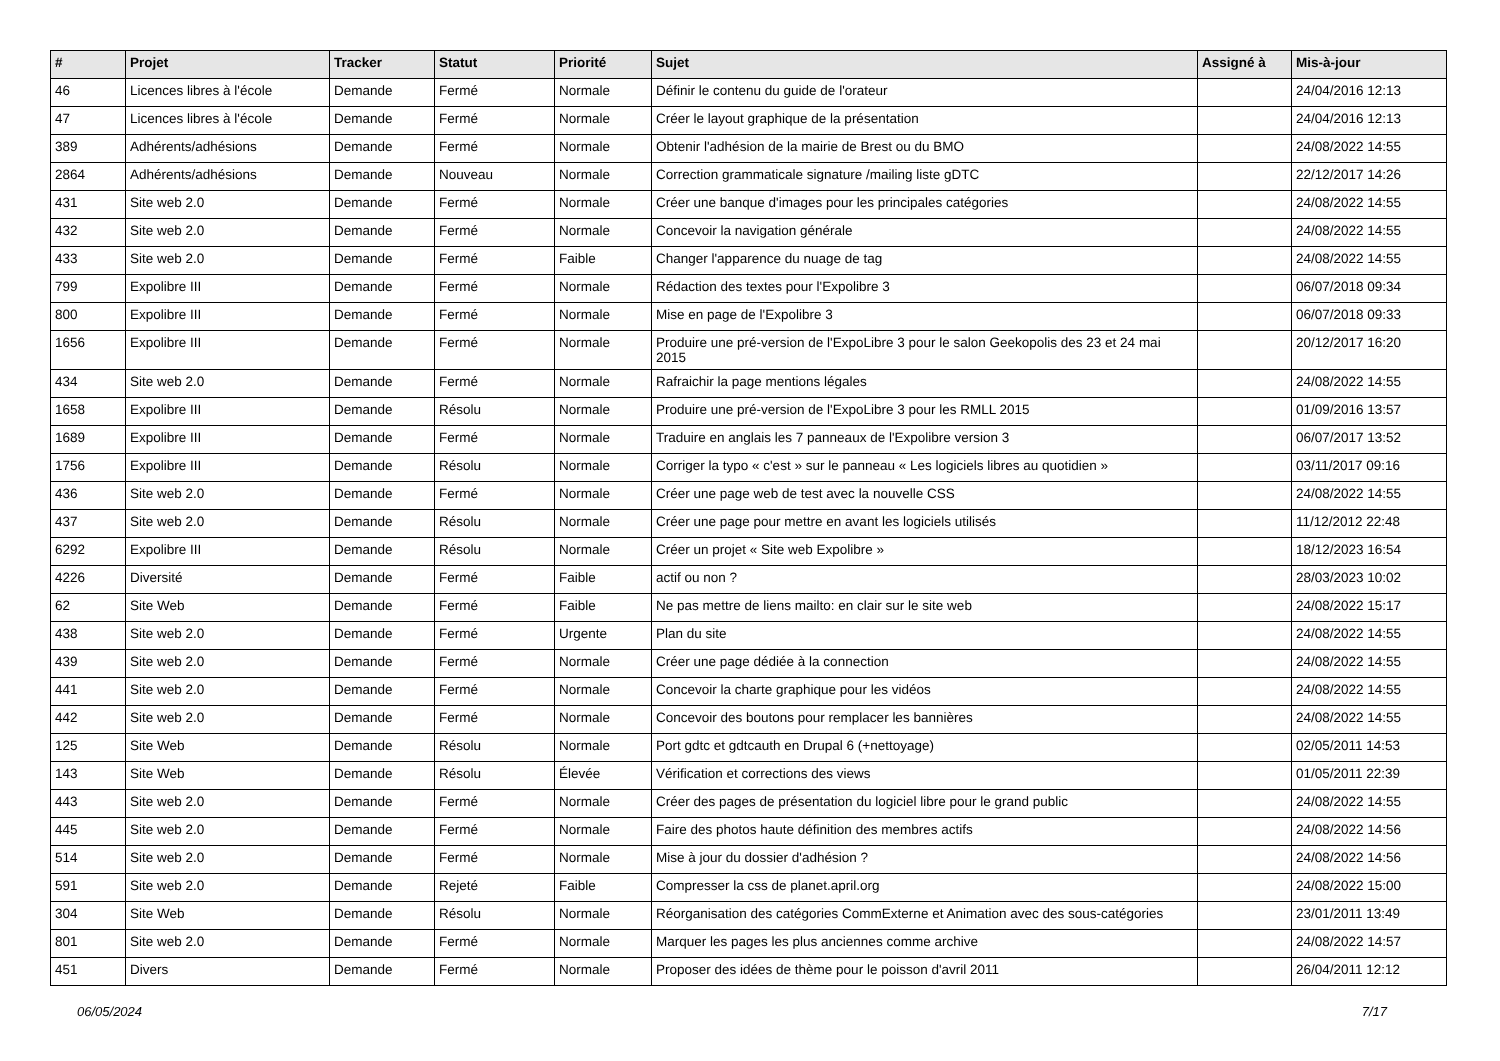| # | Projet | Tracker | Statut | Priorité | Sujet | Assigné à | Mis-à-jour |
| --- | --- | --- | --- | --- | --- | --- | --- |
| 46 | Licences libres à l'école | Demande | Fermé | Normale | Définir le contenu du guide de l'orateur | | 24/04/2016 12:13 |
| 47 | Licences libres à l'école | Demande | Fermé | Normale | Créer le layout graphique de la présentation | | 24/04/2016 12:13 |
| 389 | Adhérents/adhésions | Demande | Fermé | Normale | Obtenir l'adhésion de la mairie de Brest ou du BMO | | 24/08/2022 14:55 |
| 2864 | Adhérents/adhésions | Demande | Nouveau | Normale | Correction grammaticale signature /mailing liste gDTC | | 22/12/2017 14:26 |
| 431 | Site web 2.0 | Demande | Fermé | Normale | Créer une banque d'images pour les principales catégories | | 24/08/2022 14:55 |
| 432 | Site web 2.0 | Demande | Fermé | Normale | Concevoir la navigation générale | | 24/08/2022 14:55 |
| 433 | Site web 2.0 | Demande | Fermé | Faible | Changer l'apparence du nuage de tag | | 24/08/2022 14:55 |
| 799 | Expolibre III | Demande | Fermé | Normale | Rédaction des textes pour l'Expolibre 3 | | 06/07/2018 09:34 |
| 800 | Expolibre III | Demande | Fermé | Normale | Mise en page de l'Expolibre 3 | | 06/07/2018 09:33 |
| 1656 | Expolibre III | Demande | Fermé | Normale | Produire une pré-version de l'ExpoLibre 3 pour le salon Geekopolis des 23 et 24 mai 2015 | | 20/12/2017 16:20 |
| 434 | Site web 2.0 | Demande | Fermé | Normale | Rafraichir la page mentions légales | | 24/08/2022 14:55 |
| 1658 | Expolibre III | Demande | Résolu | Normale | Produire une pré-version de l'ExpoLibre 3 pour les RMLL 2015 | | 01/09/2016 13:57 |
| 1689 | Expolibre III | Demande | Fermé | Normale | Traduire en anglais les 7 panneaux de l'Expolibre version 3 | | 06/07/2017 13:52 |
| 1756 | Expolibre III | Demande | Résolu | Normale | Corriger la typo « c'est » sur le panneau « Les logiciels libres au quotidien » | | 03/11/2017 09:16 |
| 436 | Site web 2.0 | Demande | Fermé | Normale | Créer une page web de test avec la nouvelle CSS | | 24/08/2022 14:55 |
| 437 | Site web 2.0 | Demande | Résolu | Normale | Créer une page pour mettre en avant les logiciels utilisés | | 11/12/2012 22:48 |
| 6292 | Expolibre III | Demande | Résolu | Normale | Créer un projet « Site web Expolibre » | | 18/12/2023 16:54 |
| 4226 | Diversité | Demande | Fermé | Faible | actif ou non ? | | 28/03/2023 10:02 |
| 62 | Site Web | Demande | Fermé | Faible | Ne pas mettre de liens mailto: en clair sur le site web | | 24/08/2022 15:17 |
| 438 | Site web 2.0 | Demande | Fermé | Urgente | Plan du site | | 24/08/2022 14:55 |
| 439 | Site web 2.0 | Demande | Fermé | Normale | Créer une page dédiée à la connection | | 24/08/2022 14:55 |
| 441 | Site web 2.0 | Demande | Fermé | Normale | Concevoir la charte graphique pour les vidéos | | 24/08/2022 14:55 |
| 442 | Site web 2.0 | Demande | Fermé | Normale | Concevoir des boutons pour remplacer les bannières | | 24/08/2022 14:55 |
| 125 | Site Web | Demande | Résolu | Normale | Port gdtc et gdtcauth en Drupal 6 (+nettoyage) | | 02/05/2011 14:53 |
| 143 | Site Web | Demande | Résolu | Élevée | Vérification et corrections des views | | 01/05/2011 22:39 |
| 443 | Site web 2.0 | Demande | Fermé | Normale | Créer des pages de présentation du logiciel libre pour le grand public | | 24/08/2022 14:55 |
| 445 | Site web 2.0 | Demande | Fermé | Normale | Faire des photos haute définition des membres actifs | | 24/08/2022 14:56 |
| 514 | Site web 2.0 | Demande | Fermé | Normale | Mise à jour du dossier d'adhésion ? | | 24/08/2022 14:56 |
| 591 | Site web 2.0 | Demande | Rejeté | Faible | Compresser la css de planet.april.org | | 24/08/2022 15:00 |
| 304 | Site Web | Demande | Résolu | Normale | Réorganisation des catégories CommExterne et Animation avec des sous-catégories | | 23/01/2011 13:49 |
| 801 | Site web 2.0 | Demande | Fermé | Normale | Marquer les pages les plus anciennes comme archive | | 24/08/2022 14:57 |
| 451 | Divers | Demande | Fermé | Normale | Proposer des idées de thème pour le poisson d'avril 2011 | | 26/04/2011 12:12 |
06/05/2024 7/17